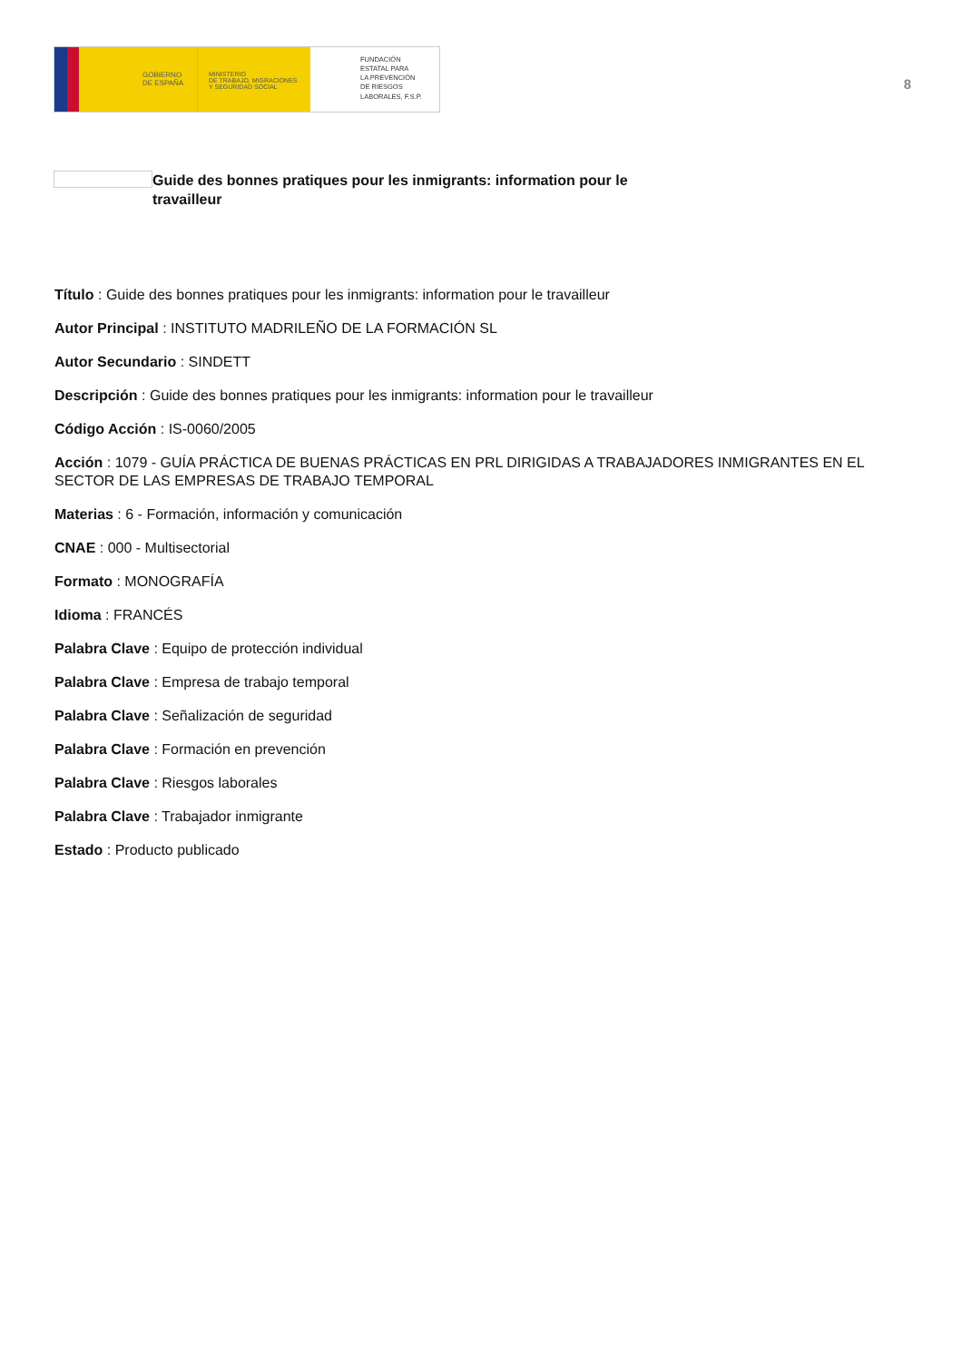GOBIERNO
DE ESPAÑA
MINISTERIO
DE TRABAJO, MIGRACIONES
Y SEGURIDAD SOCIAL
FUNDACIÓN
ESTATAL PARA
LA PREVENCIÓN
DE RIESGOS
LABORALES, F.S.P.
8
Guide des bonnes pratiques pour les inmigrants: information pour le travailleur
Título : Guide des bonnes pratiques pour les inmigrants: information pour le travailleur
Autor Principal : INSTITUTO MADRILEÑO DE LA FORMACIÓN SL
Autor Secundario : SINDETT
Descripción : Guide des bonnes pratiques pour les inmigrants: information pour le travailleur
Código Acción : IS-0060/2005
Acción : 1079 - GUÍA PRÁCTICA DE BUENAS PRÁCTICAS EN PRL DIRIGIDAS A TRABAJADORES INMIGRANTES EN EL SECTOR DE LAS EMPRESAS DE TRABAJO TEMPORAL
Materias : 6 - Formación, información y comunicación
CNAE : 000 - Multisectorial
Formato : MONOGRAFÍA
Idioma : FRANCÉS
Palabra Clave : Equipo de protección individual
Palabra Clave : Empresa de trabajo temporal
Palabra Clave : Señalización de seguridad
Palabra Clave : Formación en prevención
Palabra Clave : Riesgos laborales
Palabra Clave : Trabajador inmigrante
Estado : Producto publicado